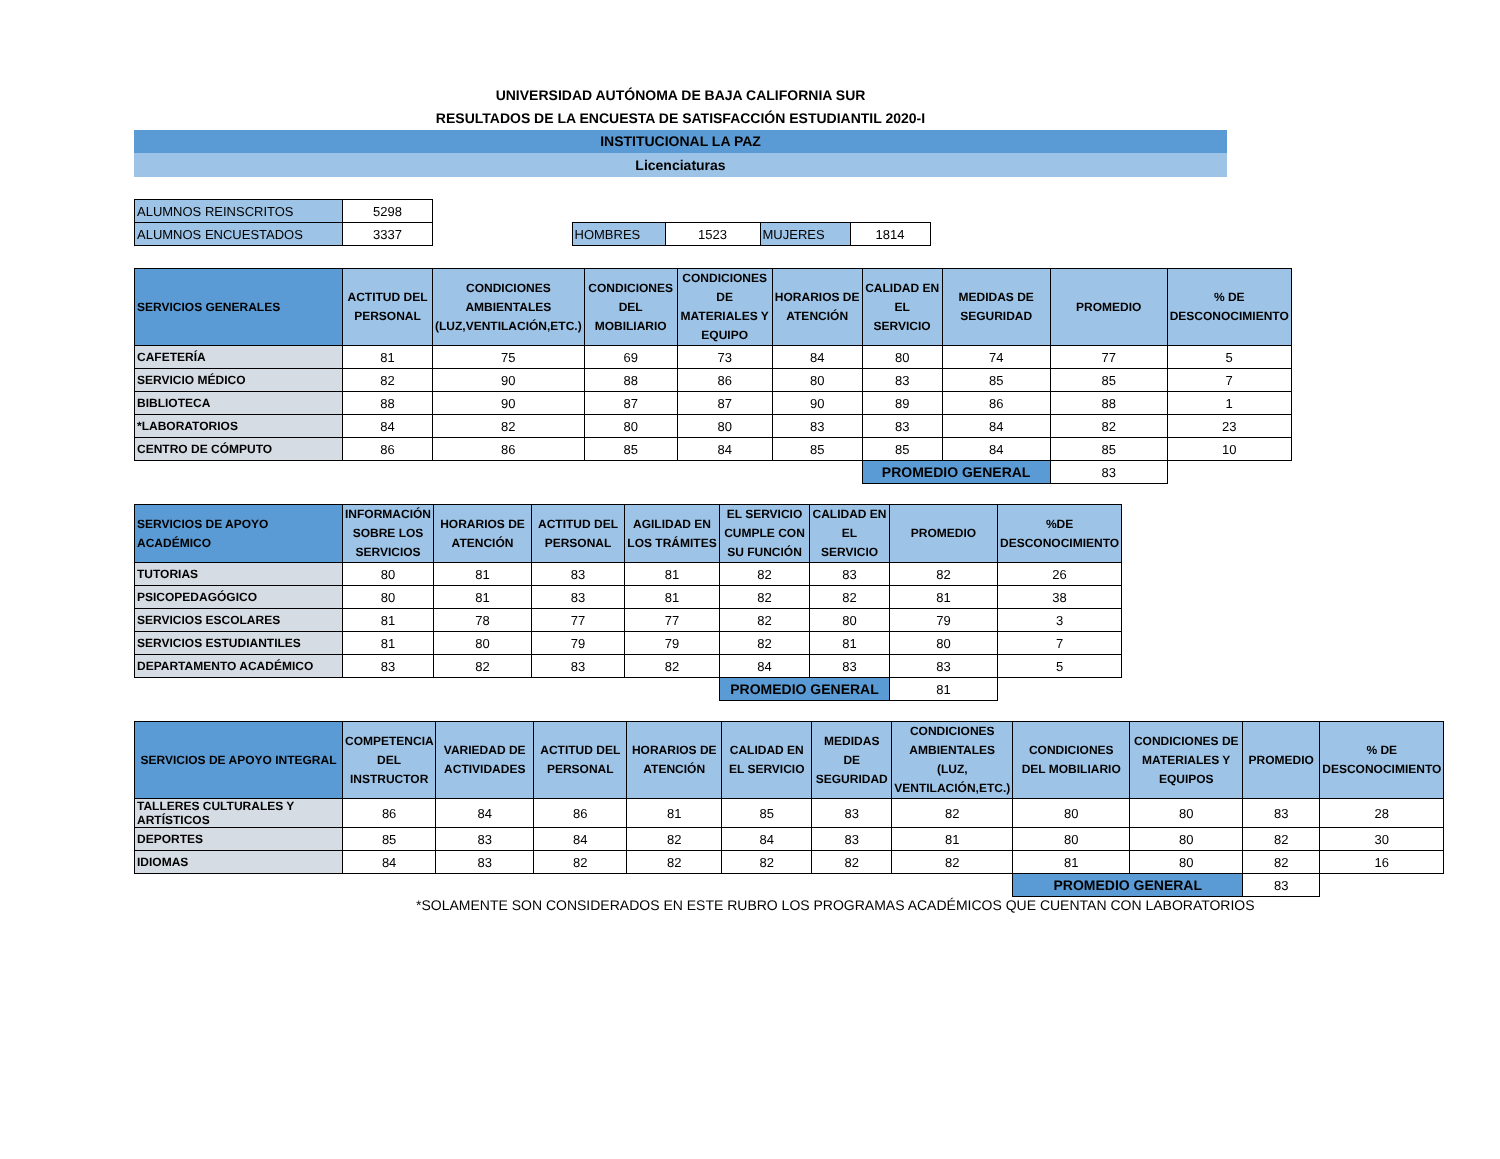UNIVERSIDAD AUTÓNOMA DE BAJA CALIFORNIA SUR
RESULTADOS DE LA ENCUESTA DE SATISFACCIÓN ESTUDIANTIL 2020-I
INSTITUCIONAL LA PAZ
Licenciaturas
| ALUMNOS REINSCRITOS | 5298 | | | | | |
| ALUMNOS ENCUESTADOS | 3337 | | HOMBRES | 1523 | MUJERES | 1814 |
| SERVICIOS GENERALES | ACTITUD DEL PERSONAL | CONDICIONES AMBIENTALES (LUZ,VENTILACIÓN,ETC.) | CONDICIONES DEL MOBILIARIO | CONDICIONES DE MATERIALES Y EQUIPO | HORARIOS DE ATENCIÓN | CALIDAD EN EL SERVICIO | MEDIDAS DE SEGURIDAD | PROMEDIO | % DE DESCONOCIMIENTO |
| --- | --- | --- | --- | --- | --- | --- | --- | --- | --- |
| CAFETERÍA | 81 | 75 | 69 | 73 | 84 | 80 | 74 | 77 | 5 |
| SERVICIO MÉDICO | 82 | 90 | 88 | 86 | 80 | 83 | 85 | 85 | 7 |
| BIBLIOTECA | 88 | 90 | 87 | 87 | 90 | 89 | 86 | 88 | 1 |
| *LABORATORIOS | 84 | 82 | 80 | 80 | 83 | 83 | 84 | 82 | 23 |
| CENTRO DE CÓMPUTO | 86 | 86 | 85 | 84 | 85 | 85 | 84 | 85 | 10 |
| | | | | | | PROMEDIO GENERAL | | 83 | |
| SERVICIOS DE APOYO ACADÉMICO | INFORMACIÓN SOBRE LOS SERVICIOS | HORARIOS DE ATENCIÓN | ACTITUD DEL PERSONAL | AGILIDAD EN LOS TRÁMITES | EL SERVICIO CUMPLE CON SU FUNCIÓN | CALIDAD EN EL SERVICIO | PROMEDIO | %DE DESCONOCIMIENTO |
| --- | --- | --- | --- | --- | --- | --- | --- | --- |
| TUTORIAS | 80 | 81 | 83 | 81 | 82 | 83 | 82 | 26 |
| PSICOPEDAGÓGICO | 80 | 81 | 83 | 81 | 82 | 82 | 81 | 38 |
| SERVICIOS ESCOLARES | 81 | 78 | 77 | 77 | 82 | 80 | 79 | 3 |
| SERVICIOS ESTUDIANTILES | 81 | 80 | 79 | 79 | 82 | 81 | 80 | 7 |
| DEPARTAMENTO ACADÉMICO | 83 | 82 | 83 | 82 | 84 | 83 | 83 | 5 |
| | | | | | PROMEDIO GENERAL | | 81 | |
| SERVICIOS DE APOYO INTEGRAL | COMPETENCIA DEL INSTRUCTOR | VARIEDAD DE ACTIVIDADES | ACTITUD DEL PERSONAL | HORARIOS DE ATENCIÓN | CALIDAD EN EL SERVICIO | MEDIDAS DE SEGURIDAD | CONDICIONES AMBIENTALES (LUZ, VENTILACIÓN,ETC.) | CONDICIONES DEL MOBILIARIO | CONDICIONES DE MATERIALES Y EQUIPOS | PROMEDIO | % DE DESCONOCIMIENTO |
| --- | --- | --- | --- | --- | --- | --- | --- | --- | --- | --- | --- |
| TALLERES CULTURALES Y ARTÍSTICOS | 86 | 84 | 86 | 81 | 85 | 83 | 82 | 80 | 80 | 83 | 28 |
| DEPORTES | 85 | 83 | 84 | 82 | 84 | 83 | 81 | 80 | 80 | 82 | 30 |
| IDIOMAS | 84 | 83 | 82 | 82 | 82 | 82 | 82 | 81 | 80 | 82 | 16 |
| | | | | | | | | PROMEDIO GENERAL | | 83 | |
*SOLAMENTE SON CONSIDERADOS EN ESTE RUBRO LOS PROGRAMAS ACADÉMICOS QUE CUENTAN CON LABORATORIOS